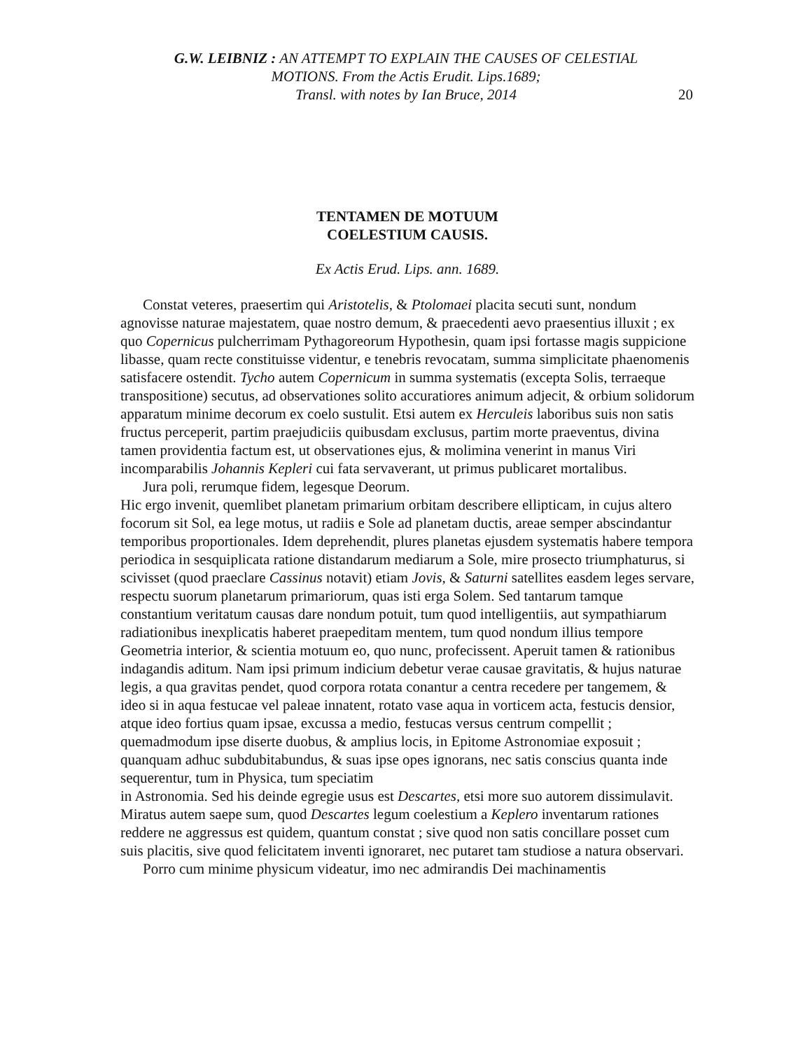G.W. LEIBNIZ : AN ATTEMPT TO EXPLAIN THE CAUSES OF CELESTIAL
MOTIONS. From the Actis Erudit. Lips.1689;
Transl. with notes by Ian Bruce, 2014
20
TENTAMEN DE MOTUUM
COELESTIUM CAUSIS.
Ex Actis Erud. Lips. ann. 1689.
Constat veteres, praesertim qui Aristotelis, & Ptolomaei placita secuti sunt, nondum agnovisse naturae majestatem, quae nostro demum, & praecedenti aevo praesentius illuxit ; ex quo Copernicus pulcherrimam Pythagoreorum Hypothesin, quam ipsi fortasse magis suppicione libasse, quam recte constituisse videntur, e tenebris revocatam, summa simplicitate phaenomenis satisfacere ostendit. Tycho autem Copernicum in summa systematis (excepta Solis, terraeque transpositione) secutus, ad observationes solito accuratiores animum adjecit, & orbium solidorum apparatum minime decorum ex coelo sustulit. Etsi autem ex Herculeis laboribus suis non satis fructus perceperit, partim praejudiciis quibusdam exclusus, partim morte praeventus, divina tamen providentia factum est, ut observationes ejus, & molimina venerint in manus Viri incomparabilis Johannis Kepleri cui fata servaverant, ut primus publicaret mortalibus.
Jura poli, rerumque fidem, legesque Deorum.
Hic ergo invenit, quemlibet planetam primarium orbitam describere ellipticam, in cujus altero focorum sit Sol, ea lege motus, ut radiis e Sole ad planetam ductis, areae semper abscindantur temporibus proportionales. Idem deprehendit, plures planetas ejusdem systematis habere tempora periodica in sesquiplicata ratione distandarum mediarum a Sole, mire prosecto triumphaturus, si scivisset (quod praeclare Cassinus notavit) etiam Jovis, & Saturni satellites easdem leges servare, respectu suorum planetarum primariorum, quas isti erga Solem. Sed tantarum tamque constantium veritatum causas dare nondum potuit, tum quod intelligentiis, aut sympathiarum radiationibus inexplicatis haberet praepeditam mentem, tum quod nondum illius tempore Geometria interior, & scientia motuum eo, quo nunc, profecissent. Aperuit tamen & rationibus indagandis aditum. Nam ipsi primum indicium debetur verae causae gravitatis, & hujus naturae legis, a qua gravitas pendet, quod corpora rotata conantur a centra recedere per tangemem, & ideo si in aqua festucae vel paleae innatent, rotato vase aqua in vorticem acta, festucis densior, atque ideo fortius quam ipsae, excussa a medio, festucas versus centrum compellit ; quemadmodum ipse diserte duobus, & amplius locis, in Epitome Astronomiae exposuit ; quanquam adhuc subdubitabundus, & suas ipse opes ignorans, nec satis conscius quanta inde sequerentur, tum in Physica, tum speciatim
in Astronomia. Sed his deinde egregie usus est Descartes, etsi more suo autorem dissimulavit. Miratus autem saepe sum, quod Descartes legum coelestium a Keplero inventarum rationes reddere ne aggressus est quidem, quantum constat ; sive quod non satis concillare posset cum suis placitis, sive quod felicitatem inventi ignoraret, nec putaret tam studiose a natura observari.
Porro cum minime physicum videatur, imo nec admirandis Dei machinamentis